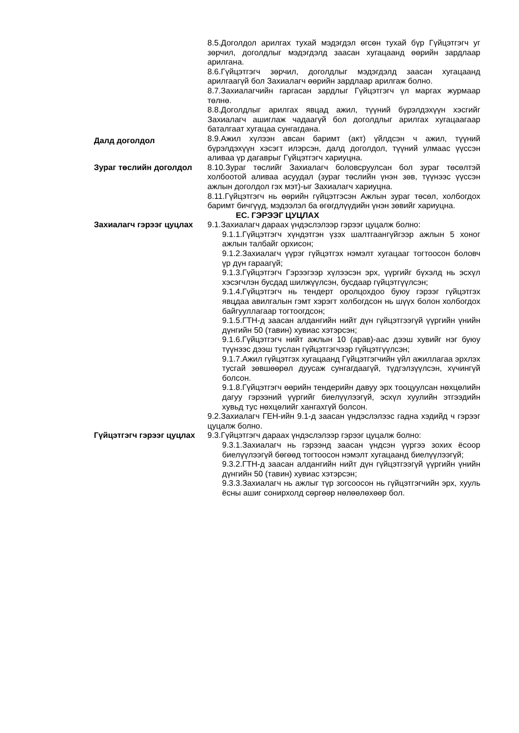8.5.Доголдол арилгах тухай мэдэгдэл өгсөн тухай бүр Гүйцэтгэгч уг зөрчил, доголдлыг мэдэгдэлд заасан хугацаанд өөрийн зардлаар арилгана.
8.6.Гүйцэтгэгч зөрчил, доголдлыг мэдэгдэлд заасан хугацаанд арилгаагүй бол Захиалагч өөрийн зардлаар арилгаж болно.
8.7.Захиалагчийн гаргасан зардлыг Гүйцэтгэгч үл маргах журмаар төлнө.
8.8.Доголдлыг арилгах явцад ажил, түүний бүрэлдэхүүн хэсгийг Захиалагч ашиглаж чадаагүй бол доголдлыг арилгах хугацаагаар баталгаат хугацаа сунгагдана.
Далд доголдол
8.9.Ажил хүлээн авсан баримт (акт) үйлдсэн ч ажил, түүний бүрэлдэхүүн хэсэгт илэрсэн, далд доголдол, түүний улмаас үүссэн аливаа үр дагаврыг Гүйцэтгэгч хариуцна.
Зураг төслийн доголдол 8.10.Зураг төслийг Захиалагч боловсруулсан бол зураг төсөлтэй холбоотой аливаа асуудал (зураг төслийн үнэн зөв, түүнээс үүссэн ажлын доголдол гэх мэт)-ыг Захиалагч хариуцна.
8.11.Гүйцэтгэгч нь өөрийн гүйцэтгэсэн Ажлын зураг төсөл, холбогдох баримт бичгүүд, мэдээлэл ба өгөгдлүүдийн үнэн зөвийг хариуцна.
ЕС. ГЭРЭЭГ ЦУЦЛАХ
Захиалагч гэрээг цуцлах 9.1.Захиалагч дараах үндэслэлээр гэрээг цуцалж болно:
9.1.1.Гүйцэтгэгч хүндэтгэн үзэх шалтгаангүйгээр ажлын 5 хоног ажлын талбайг орхисон;
9.1.2.Захиалагч үүрэг гүйцэтгэх нэмэлт хугацааг тогтоосон боловч үр дүн гараагүй;
9.1.3.Гүйцэтгэгч Гэрээгээр хүлээсэн эрх, үүргийг бүхэлд нь эсхүл хэсэгчлэн бусдад шилжүүлсэн, бусдаар гүйцэтгүүлсэн;
9.1.4.Гүйцэтгэгч нь тендерт оролцохдоо буюу гэрээг гүйцэтгэх явцдаа авилгалын гэмт хэрэгт холбогдсон нь шүүх болон холбогдох байгууллагаар тогтоогдсон;
9.1.5.ГТН-д заасан алдангийн нийт дүн гүйцэтгээгүй үүргийн үнийн дүнгийн 50 (тавин) хувиас хэтэрсэн;
9.1.6.Гүйцэтгэгч нийт ажлын 10 (арав)-аас дээш хувийг нэг буюу түүнээс дээш туслан гүйцэтгэгчээр гүйцэтгүүлсэн;
9.1.7.Ажил гүйцэтгэх хугацаанд Гүйцэтгэгчийн үйл ажиллагаа эрхлэх тусгай зөвшөөрөл дуусаж сунгагдаагүй, түдгэлзүүлсэн, хүчингүй болсон.
9.1.8.Гүйцэтгэгч өөрийн тендерийн давуу эрх тооцуулсан нөхцөлийн дагуу гэрээний үүргийг биелүүлээгүй, эсхүл хуулийн этгээдийн хувьд тус нөхцөлийг хангахгүй болсон.
9.2.Захиалагч ГЕН-ийн 9.1-д заасан үндэслэлээс гадна хэдийд ч гэрээг цуцалж болно.
Гүйцэтгэгч гэрээг цуцлах
9.3.Гүйцэтгэгч дараах үндэслэлээр гэрээг цуцалж болно:
9.3.1.Захиалагч нь гэрээнд заасан үндсэн үүргээ зохих ёсоор биелүүлээгүй бөгөөд тогтоосон нэмэлт хугацаанд биелүүлээгүй;
9.3.2.ГТН-д заасан алдангийн нийт дүн гүйцэтгээгүй үүргийн үнийн дүнгийн 50 (тавин) хувиас хэтэрсэн;
9.3.3.Захиалагч нь ажлыг түр зогсоосон нь гүйцэтгэгчийн эрх, хууль ёсны ашиг сонирхолд сөргөөр нөлөөлөхөөр бол.